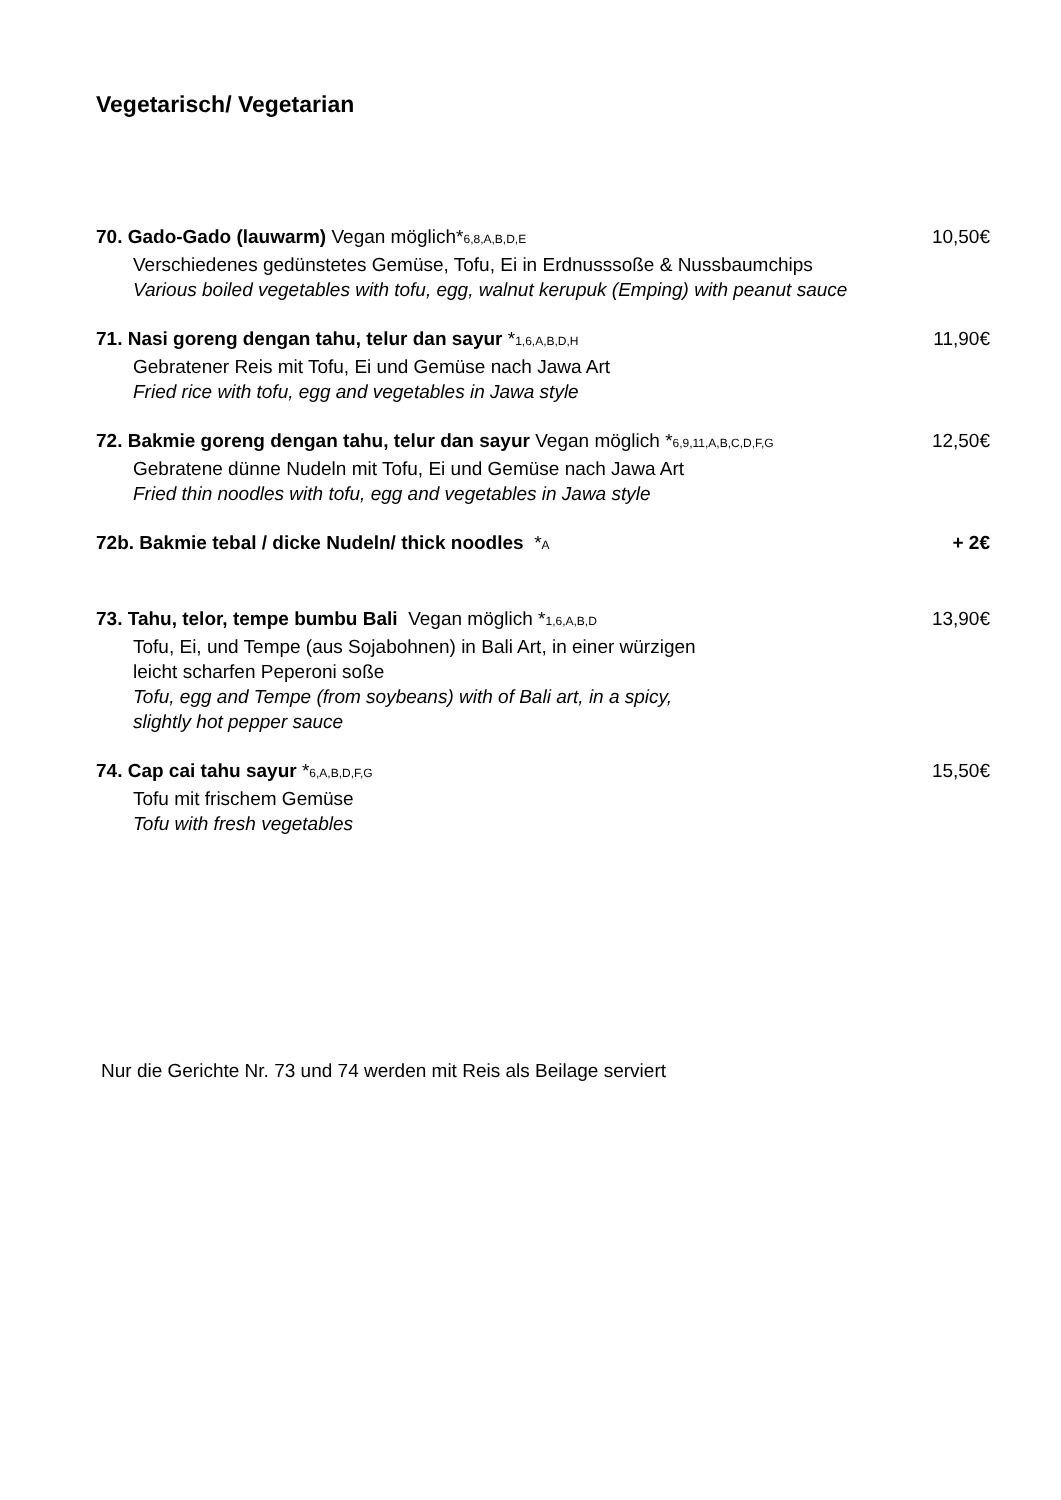Vegetarisch/ Vegetarian
70. Gado-Gado (lauwarm) Vegan möglich*6,8,A,B,D,E 10,50€
Verschiedenes gedünstetes Gemüse, Tofu, Ei in Erdnusssoße & Nussbaumchips
Various boiled vegetables with tofu, egg, walnut kerupuk (Emping) with peanut sauce
71. Nasi goreng dengan tahu, telur dan sayur *1,6,A,B,D,H 11,90€
Gebratener Reis mit Tofu, Ei und Gemüse nach Jawa Art
Fried rice with tofu, egg and vegetables in Jawa style
72. Bakmie goreng dengan tahu, telur dan sayur Vegan möglich *6,9,11,A,B,C,D,F,G 12,50€
Gebratene dünne Nudeln mit Tofu, Ei und Gemüse nach Jawa Art
Fried thin noodles with tofu, egg and vegetables in Jawa style
72b. Bakmie tebal / dicke Nudeln/ thick noodles *A + 2€
73. Tahu, telor, tempe bumbu Bali Vegan möglich *1,6,A,B,D 13,90€
Tofu, Ei, und Tempe (aus Sojabohnen) in Bali Art, in einer würzigen
leicht scharfen Peperoni soße
Tofu, egg and Tempe (from soybeans) with of Bali art, in a spicy,
slightly hot pepper sauce
74. Cap cai tahu sayur *6,A,B,D,F,G 15,50€
Tofu mit frischem Gemüse
Tofu with fresh vegetables
Nur die Gerichte Nr. 73 und 74 werden mit Reis als Beilage serviert